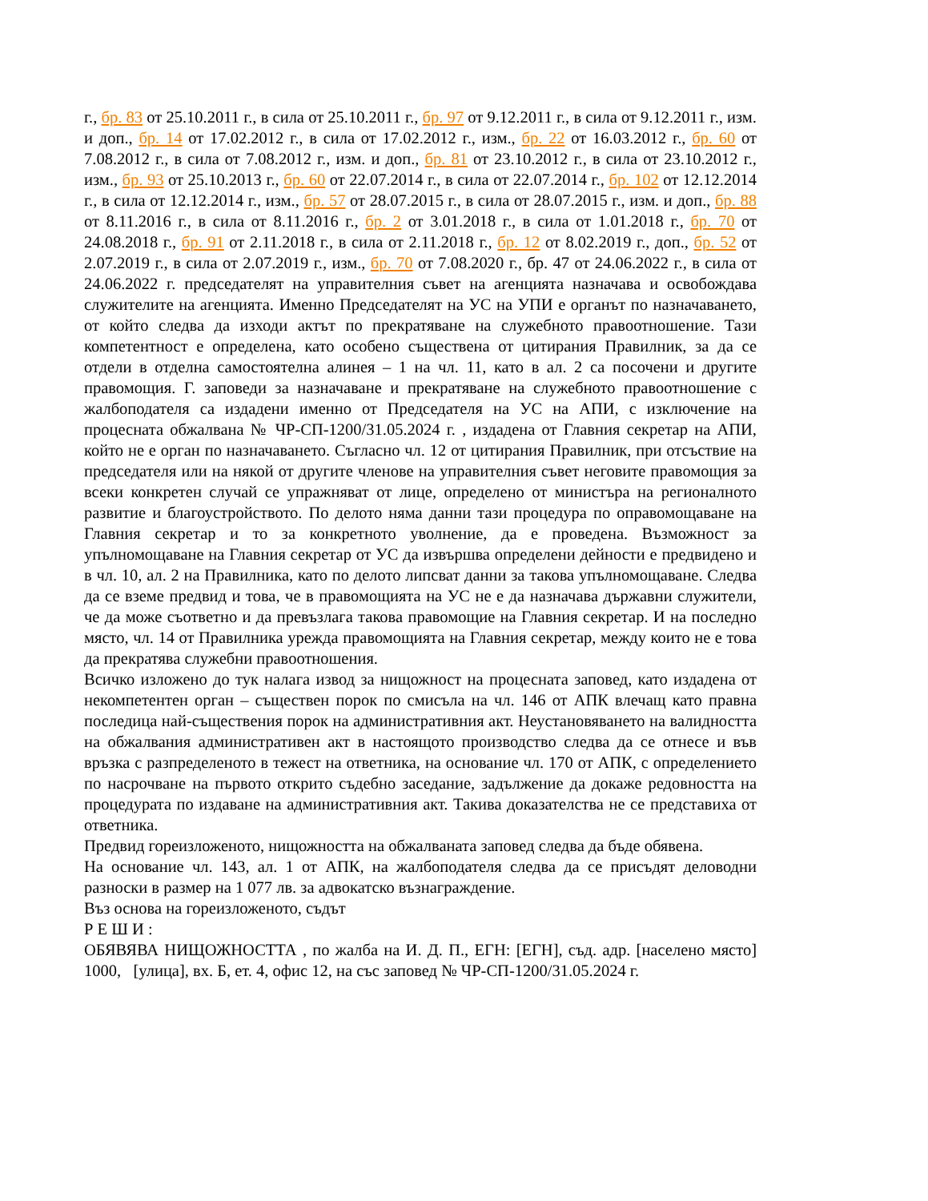г., бр. 83 от 25.10.2011 г., в сила от 25.10.2011 г., бр. 97 от 9.12.2011 г., в сила от 9.12.2011 г., изм. и доп., бр. 14 от 17.02.2012 г., в сила от 17.02.2012 г., изм., бр. 22 от 16.03.2012 г., бр. 60 от 7.08.2012 г., в сила от 7.08.2012 г., изм. и доп., бр. 81 от 23.10.2012 г., в сила от 23.10.2012 г., изм., бр. 93 от 25.10.2013 г., бр. 60 от 22.07.2014 г., в сила от 22.07.2014 г., бр. 102 от 12.12.2014 г., в сила от 12.12.2014 г., изм., бр. 57 от 28.07.2015 г., в сила от 28.07.2015 г., изм. и доп., бр. 88 от 8.11.2016 г., в сила от 8.11.2016 г., бр. 2 от 3.01.2018 г., в сила от 1.01.2018 г., бр. 70 от 24.08.2018 г., бр. 91 от 2.11.2018 г., в сила от 2.11.2018 г., бр. 12 от 8.02.2019 г., доп., бр. 52 от 2.07.2019 г., в сила от 2.07.2019 г., изм., бр. 70 от 7.08.2020 г., бр. 47 от 24.06.2022 г., в сила от 24.06.2022 г. председателят на управителния съвет на агенцията назначава и освобождава служителите на агенцията. Именно Председателят на УС на УПИ е органът по назначаването, от който следва да изходи актът по прекратяване на служебното правоотношение. Тази компетентност е определена, като особено съществена от цитирания Правилник, за да се отдели в отделна самостоятелна алинея – 1 на чл. 11, като в ал. 2 са посочени и другите правомощия. Г. заповеди за назначаване и прекратяване на служебното правоотношение с жалбоподателя са издадени именно от Председателя на УС на АПИ, с изключение на процесната обжалвана № ЧР-СП-1200/31.05.2024 г. , издадена от Главния секретар на АПИ, който не е орган по назначаването. Съгласно чл. 12 от цитирания Правилник, при отсъствие на председателя или на някой от другите членове на управителния съвет неговите правомощия за всеки конкретен случай се упражняват от лице, определено от министъра на регионалното развитие и благоустройството. По делото няма данни тази процедура по оправомощаване на Главния секретар и то за конкретното уволнение, да е проведена. Възможност за упълномощаване на Главния секретар от УС да извършва определени дейности е предвидено и в чл. 10, ал. 2 на Правилника, като по делото липсват данни за такова упълномощаване. Следва да се вземе предвид и това, че в правомощията на УС не е да назначава държавни служители, че да може съответно и да превъзлага такова правомощие на Главния секретар. И на последно място, чл. 14 от Правилника урежда правомощията на Главния секретар, между които не е това да прекратява служебни правоотношения.
Всичко изложено до тук налага извод за нищожност на процесната заповед, като издадена от некомпетентен орган – съществен порок по смисъла на чл. 146 от АПК влечащ като правна последица най-съществения порок на административния акт. Неустановяването на валидността на обжалвания административен акт в настоящото производство следва да се отнесе и във връзка с разпределеното в тежест на ответника, на основание чл. 170 от АПК, с определението по насрочване на първото открито съдебно заседание, задължение да докаже редовността на процедурата по издаване на административния акт. Такива доказателства не се представиха от ответника.
Предвид гореизложеното, нищожността на обжалваната заповед следва да бъде обявена.
На основание чл. 143, ал. 1 от АПК, на жалбоподателя следва да се присъдят деловодни разноски в размер на 1 077 лв. за адвокатско възнаграждение.
Въз основа на гореизложеното, съдът
Р Е Ш И :
ОБЯВЯВА НИЩОЖНОСТТА , по жалба на И. Д. П., ЕГН: [ЕГН], съд. адр. [населено място] 1000, [улица], вх. Б, ет. 4, офис 12, на със заповед № ЧР-СП-1200/31.05.2024 г.